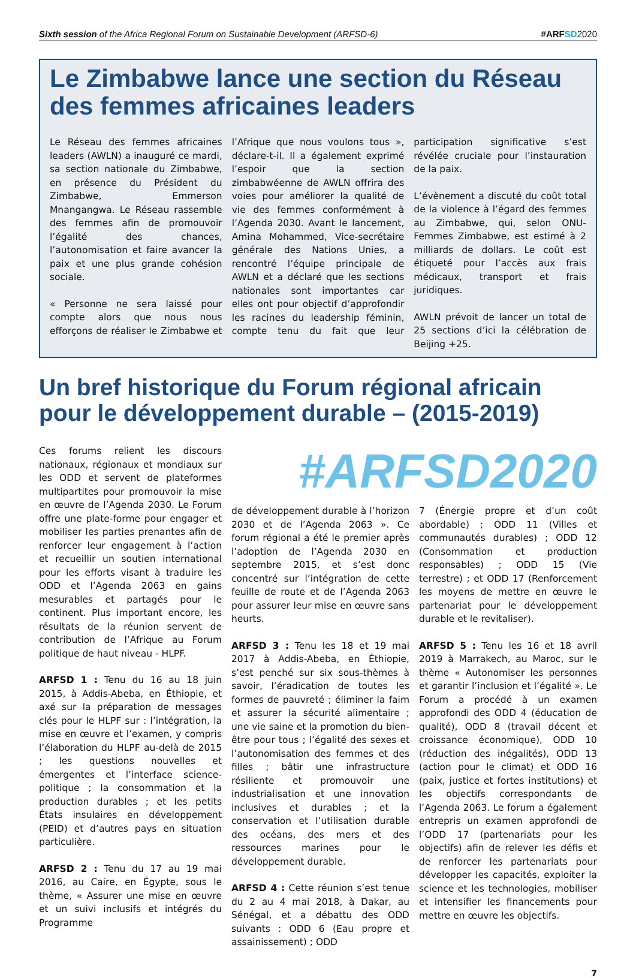Sixth session of the Africa Regional Forum on Sustainable Development (ARFSD-6) #ARFSD 2020
Le Zimbabwe lance une section du Réseau des femmes africaines leaders
Le Réseau des femmes africaines leaders (AWLN) a inauguré ce mardi, sa section nationale du Zimbabwe, en présence du Président du Zimbabwe, Emmerson Mnangangwa. Le Réseau rassemble des femmes afin de promouvoir l’égalité des chances, l’autonomisation et faire avancer la paix et une plus grande cohésion sociale.
« Personne ne sera laissé pour compte alors que nous nous efforçons de réaliser le Zimbabwe et l’Afrique que nous voulons tous », déclare-t-il. Il a également exprimé l’espoir que la section zimbabwéenne de AWLN offrira des voies pour améliorer la qualité de vie des femmes conformément à l’Agenda 2030. Avant le lancement, Amina Mohammed, Vice-secrétaire générale des Nations Unies, a rencontré l’équipe principale de AWLN et a déclaré que les sections nationales sont importantes car elles ont pour objectif d’approfondir les racines du leadership féminin, compte tenu du fait que leur participation significative s’est révélée cruciale pour l’instauration de la paix.
L’évènement a discuté du coût total de la violence à l’égard des femmes au Zimbabwe, qui, selon ONU-Femmes Zimbabwe, est estimé à 2 milliards de dollars. Le coût est étiqueté pour l’accès aux frais médicaux, transport et frais juridiques.
AWLN prévoit de lancer un total de 25 sections d’ici la célébration de Beijing +25.
Un bref historique du Forum régional africain pour le développement durable – (2015-2019)
Ces forums relient les discours nationaux, régionaux et mondiaux sur les ODD et servent de plateformes multipartites pour promouvoir la mise en œuvre de l’Agenda 2030. Le Forum offre une plate-forme pour engager et mobiliser les parties prenantes afin de renforcer leur engagement à l’action et recueillir un soutien international pour les efforts visant à traduire les ODD et l’Agenda 2063 en gains mesurables et partagés pour le continent. Plus important encore, les résultats de la réunion servent de contribution de l’Afrique au Forum politique de haut niveau - HLPF.
ARFSD 1 : Tenu du 16 au 18 juin 2015, à Addis-Abeba, en Éthiopie, et axé sur la préparation de messages clés pour le HLPF sur : l’intégration, la mise en œuvre et l’examen, y compris l’élaboration du HLPF au-delà de 2015 ; les questions nouvelles et émergentes et l’interface science-politique ; la consommation et la production durables ; et les petits États insulaires en développement (PEID) et d’autres pays en situation particulière.
ARFSD 2 : Tenu du 17 au 19 mai 2016, au Caire, en Égypte, sous le thème, « Assurer une mise en œuvre et un suivi inclusifs et intégrés du Programme
#ARFSD2020
de développement durable à l’horizon 2030 et de l’Agenda 2063 ». Ce forum régional a été le premier après l’adoption de l’Agenda 2030 en septembre 2015, et s’est donc concentré sur l’intégration de cette feuille de route et de l’Agenda 2063 pour assurer leur mise en œuvre sans heurts.
ARFSD 3 : Tenu les 18 et 19 mai 2017 à Addis-Abeba, en Éthiopie, s’est penché sur six sous-thèmes à savoir, l’éradication de toutes les formes de pauvreté ; éliminer la faim et assurer la sécurité alimentaire ; une vie saine et la promotion du bien-être pour tous ; l’égalité des sexes et l’autonomisation des femmes et des filles ; bâtir une infrastructure résiliente et promouvoir une industrialisation et une innovation inclusives et durables ; et la conservation et l’utilisation durable des océans, des mers et des ressources marines pour le développement durable.
ARFSD 4 : Cette réunion s’est tenue du 2 au 4 mai 2018, à Dakar, au Sénégal, et a débattu des ODD suivants : ODD 6 (Eau propre et assainissement) ; ODD
7 (Énergie propre et d’un coût abordable) ; ODD 11 (Villes et communautés durables) ; ODD 12 (Consommation et production responsables) ; ODD 15 (Vie terrestre) ; et ODD 17 (Renforcement les moyens de mettre en œuvre le partenariat pour le développement durable et le revitaliser).
ARFSD 5 : Tenu les 16 et 18 avril 2019 à Marrakech, au Maroc, sur le thème « Autonomiser les personnes et garantir l’inclusion et l’égalité ». Le Forum a procédé à un examen approfondi des ODD 4 (éducation de qualité), ODD 8 (travail décent et croissance économique), ODD 10 (réduction des inégalités), ODD 13 (action pour le climat) et ODD 16 (paix, justice et fortes institutions) et les objectifs correspondants de l’Agenda 2063. Le forum a également entrepris un examen approfondi de l’ODD 17 (partenariats pour les objectifs) afin de relever les défis et de renforcer les partenariats pour développer les capacités, exploiter la science et les technologies, mobiliser et intensifier les financements pour mettre en œuvre les objectifs.
7